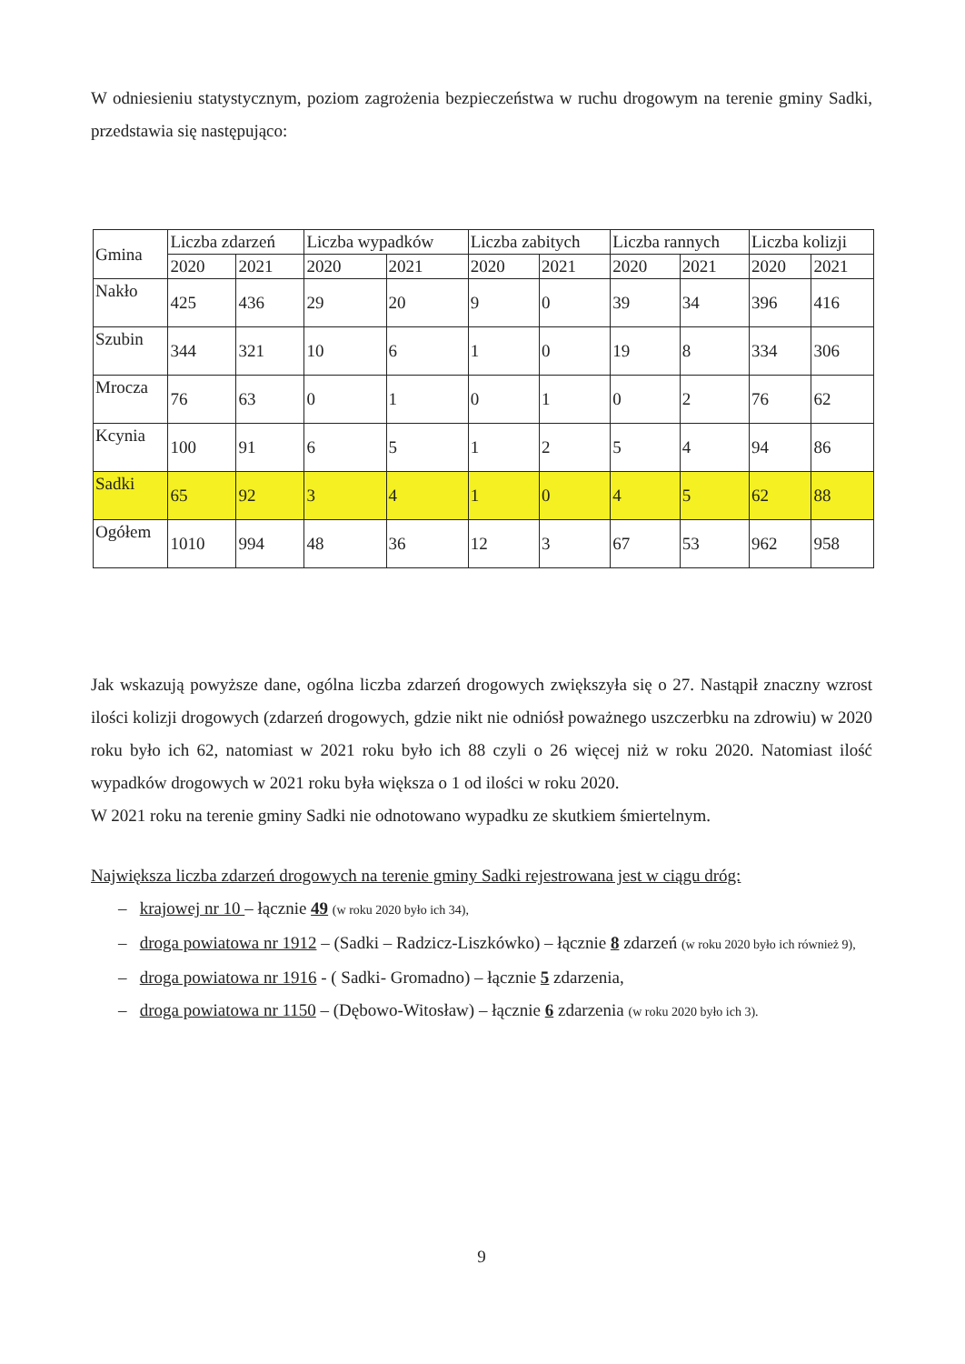W odniesieniu statystycznym, poziom zagrożenia bezpieczeństwa w ruchu drogowym na terenie gminy Sadki, przedstawia się następująco:
| Gmina | Liczba zdarzeń | | Liczba wypadków | | Liczba zabitych | | Liczba rannych | | Liczba kolizji | |
| --- | --- | --- | --- | --- | --- | --- | --- | --- | --- | --- |
| | 2020 | 2021 | 2020 | 2021 | 2020 | 2021 | 2020 | 2021 | 2020 | 2021 |
| Nakło | 425 | 436 | 29 | 20 | 9 | 0 | 39 | 34 | 396 | 416 |
| Szubin | 344 | 321 | 10 | 6 | 1 | 0 | 19 | 8 | 334 | 306 |
| Mrocza | 76 | 63 | 0 | 1 | 0 | 1 | 0 | 2 | 76 | 62 |
| Kcynia | 100 | 91 | 6 | 5 | 1 | 2 | 5 | 4 | 94 | 86 |
| Sadki | 65 | 92 | 3 | 4 | 1 | 0 | 4 | 5 | 62 | 88 |
| Ogółem | 1010 | 994 | 48 | 36 | 12 | 3 | 67 | 53 | 962 | 958 |
Jak wskazują powyższe dane, ogólna liczba zdarzeń drogowych zwiększyła się o 27. Nastąpił znaczny wzrost ilości kolizji drogowych (zdarzeń drogowych, gdzie nikt nie odniósł poważnego uszczerbku na zdrowiu) w 2020 roku było ich 62, natomiast w 2021 roku było ich 88 czyli o 26 więcej niż w roku 2020. Natomiast ilość wypadków drogowych w 2021 roku była większa o 1 od ilości w roku 2020.
W 2021 roku na terenie gminy Sadki nie odnotowano wypadku ze skutkiem śmiertelnym.
Największa liczba zdarzeń drogowych na terenie gminy Sadki rejestrowana jest w ciągu dróg:
– krajowej nr 10 – łącznie 49 (w roku 2020 było ich 34),
– droga powiatowa nr 1912 – (Sadki – Radzicz-Liszkówko) – łącznie 8 zdarzeń (w roku 2020 było ich również 9),
– droga powiatowa nr 1916 - ( Sadki- Gromadno) – łącznie 5 zdarzenia,
– droga powiatowa nr 1150 – (Dębowo-Witosław) – łącznie 6 zdarzenia (w roku 2020 było ich 3).
9